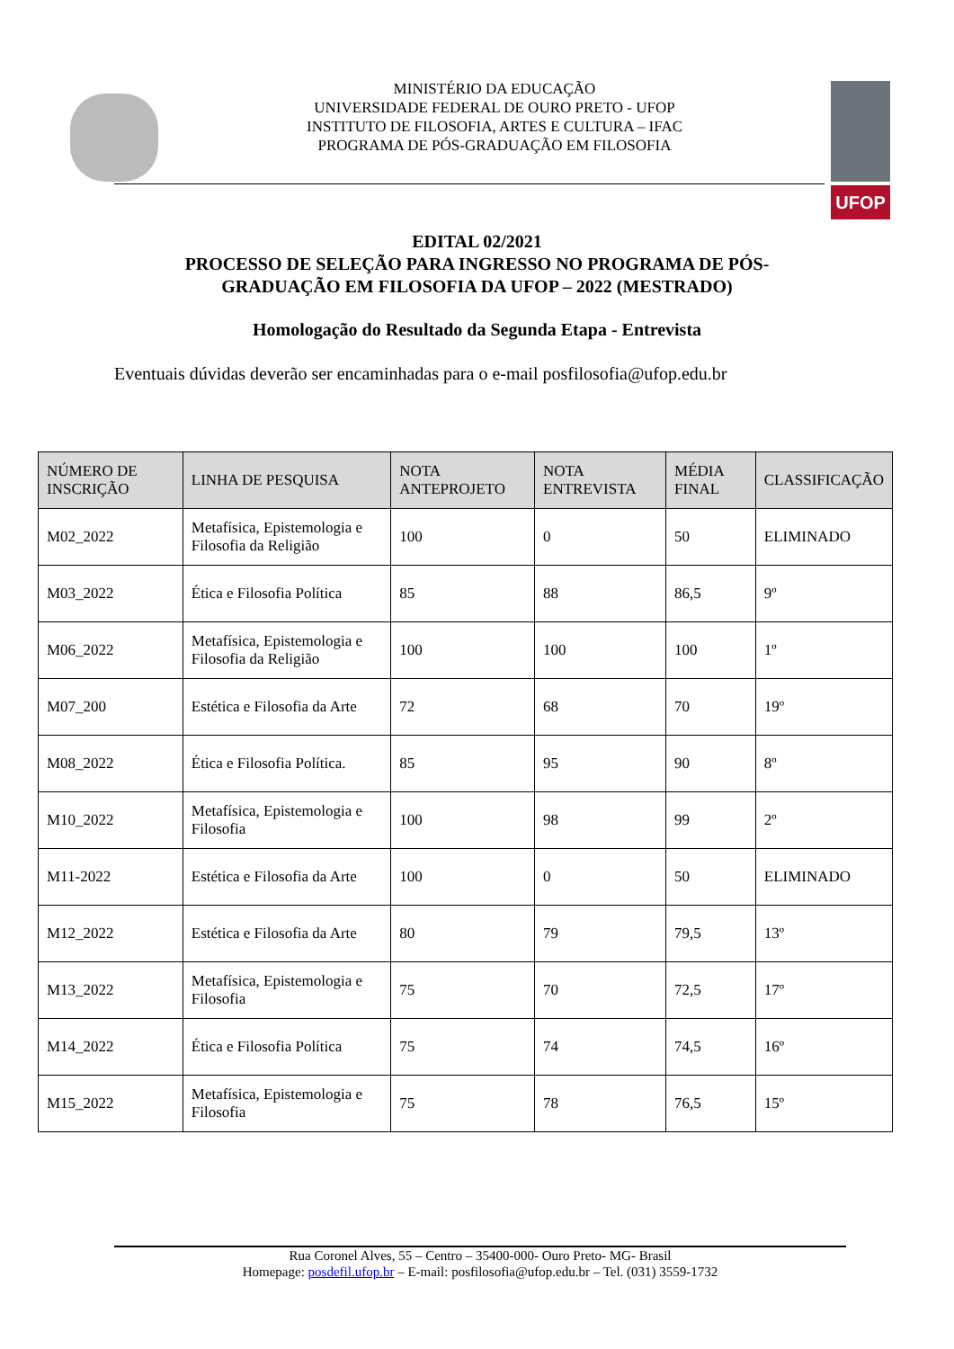MINISTÉRIO DA EDUCAÇÃO
UNIVERSIDADE FEDERAL DE OURO PRETO - UFOP
INSTITUTO DE FILOSOFIA, ARTES E CULTURA – IFAC
PROGRAMA DE PÓS-GRADUAÇÃO EM FILOSOFIA
UFOP
EDITAL 02/2021
PROCESSO DE SELEÇÃO PARA INGRESSO NO PROGRAMA DE PÓS-
GRADUAÇÃO EM FILOSOFIA DA UFOP – 2022 (MESTRADO)
Homologação do Resultado da Segunda Etapa - Entrevista
Eventuais dúvidas deverão ser encaminhadas para o e-mail posfilosofia@ufop.edu.br
| NÚMERO DE INSCRIÇÃO | LINHA DE PESQUISA | NOTA ANTEPROJETO | NOTA ENTREVISTA | MÉDIA FINAL | CLASSIFICAÇÃO |
| --- | --- | --- | --- | --- | --- |
| M02_2022 | Metafísica, Epistemologia e Filosofia da Religião | 100 | 0 | 50 | ELIMINADO |
| M03_2022 | Ética e Filosofia Política | 85 | 88 | 86,5 | 9º |
| M06_2022 | Metafísica, Epistemologia e Filosofia da Religião | 100 | 100 | 100 | 1º |
| M07_200 | Estética e Filosofia da Arte | 72 | 68 | 70 | 19º |
| M08_2022 | Ética e Filosofia Política. | 85 | 95 | 90 | 8º |
| M10_2022 | Metafísica, Epistemologia e Filosofia | 100 | 98 | 99 | 2º |
| M11-2022 | Estética e Filosofia da Arte | 100 | 0 | 50 | ELIMINADO |
| M12_2022 | Estética e Filosofia da Arte | 80 | 79 | 79,5 | 13º |
| M13_2022 | Metafísica, Epistemologia e Filosofia | 75 | 70 | 72,5 | 17º |
| M14_2022 | Ética e Filosofia Política | 75 | 74 | 74,5 | 16º |
| M15_2022 | Metafísica, Epistemologia e Filosofia | 75 | 78 | 76,5 | 15º |
Rua Coronel Alves, 55 – Centro – 35400-000- Ouro Preto- MG- Brasil
Homepage: posdefil.ufop.br – E-mail: posfilosofia@ufop.edu.br – Tel. (031) 3559-1732